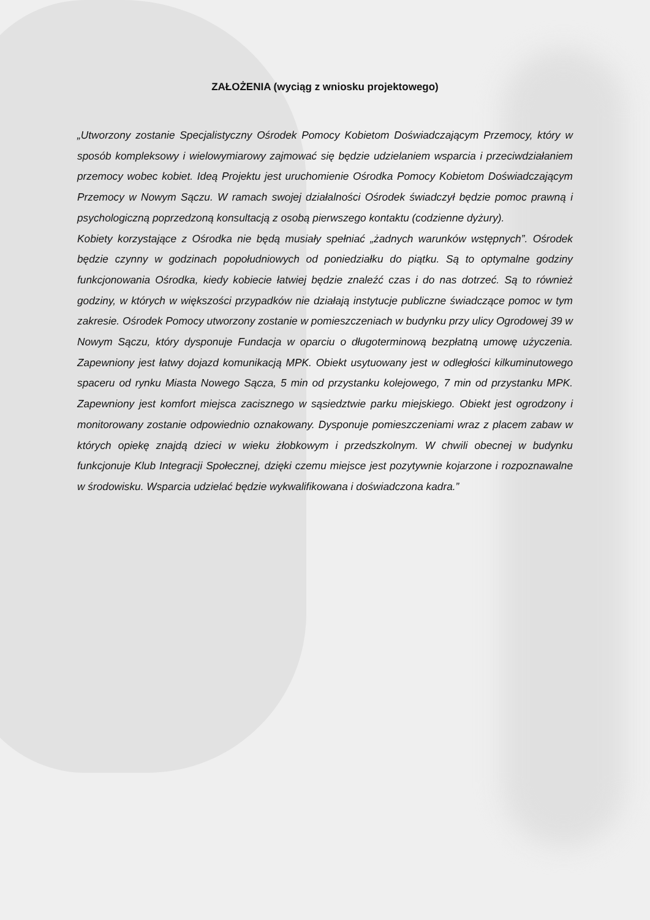ZAŁOŻENIA (wyciąg z wniosku projektowego)
„Utworzony zostanie Specjalistyczny Ośrodek Pomocy Kobietom Doświadczającym Przemocy, który w sposób kompleksowy i wielowymiarowy zajmować się będzie udzielaniem wsparcia i przeciwdziałaniem przemocy wobec kobiet. Ideą Projektu jest uruchomienie Ośrodka Pomocy Kobietom Doświadczającym Przemocy w Nowym Sączu. W ramach swojej działalności Ośrodek świadczył będzie pomoc prawną i psychologiczną poprzedzoną konsultacją z osobą pierwszego kontaktu (codzienne dyżury).
Kobiety korzystające z Ośrodka nie będą musiały spełniać „żadnych warunków wstępnych”. Ośrodek będzie czynny w godzinach popołudniowych od poniedziałku do piątku. Są to optymalne godziny funkcjonowania Ośrodka, kiedy kobiecie łatwiej będzie znaleźć czas i do nas dotrzeć. Są to również godziny, w których w większości przypadków nie działają instytucje publiczne świadczące pomoc w tym zakresie. Ośrodek Pomocy utworzony zostanie w pomieszczeniach w budynku przy ulicy Ogrodowej 39 w Nowym Sączu, który dysponuje Fundacja w oparciu o długoterminową bezpłatną umowę użyczenia. Zapewniony jest łatwy dojazd komunikacją MPK. Obiekt usytuowany jest w odległości kilkuminutowego spaceru od rynku Miasta Nowego Sącza, 5 min od przystanku kolejowego, 7 min od przystanku MPK. Zapewniony jest komfort miejsca zacisznego w sąsiedztwie parku miejskiego. Obiekt jest ogrodzony i monitorowany zostanie odpowiednio oznakowany. Dysponuje pomieszczeniami wraz z placem zabaw w których opiekę znajdą dzieci w wieku żłobkowym i przedszkolnym. W chwili obecnej w budynku funkcjonuje Klub Integracji Społecznej, dzięki czemu miejsce jest pozytywnie kojarzone i rozpoznawalne w środowisku. Wsparcia udzielać będzie wykwalifikowana i doświadczona kadra.”